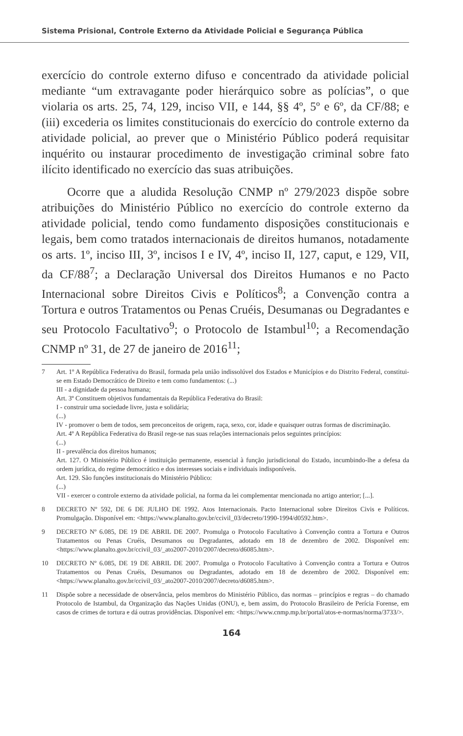Sistema Prisional, Controle Externo da Atividade Policial e Segurança Pública
exercício do controle externo difuso e concentrado da atividade policial mediante “um extravagante poder hierárquico sobre as polícias”, o que violaria os arts. 25, 74, 129, inciso VII, e 144, §§ 4º, 5º e 6º, da CF/88; e (iii) excederia os limites constitucionais do exercício do controle externo da atividade policial, ao prever que o Ministério Público poderá requisitar inquérito ou instaurar procedimento de investigação criminal sobre fato ilícito identificado no exercício das suas atribuições.
Ocorre que a aludida Resolução CNMP nº 279/2023 dispõe sobre atribuições do Ministério Público no exercício do controle externo da atividade policial, tendo como fundamento disposições constitucionais e legais, bem como tratados internacionais de direitos humanos, notadamente os arts. 1º, inciso III, 3º, incisos I e IV, 4º, inciso II, 127, caput, e 129, VII, da CF/88<sup>7</sup>; a Declaração Universal dos Direitos Humanos e no Pacto Internacional sobre Direitos Civis e Políticos<sup>8</sup>; a Convenção contra a Tortura e outros Tratamentos ou Penas Cruéis, Desumanas ou Degradantes e seu Protocolo Facultativo<sup>9</sup>; o Protocolo de Istambul<sup>10</sup>; a Recomendação CNMP nº 31, de 27 de janeiro de 2016<sup>11</sup>;
7 Art. 1º A República Federativa do Brasil, formada pela união indissolúvel dos Estados e Municípios e do Distrito Federal, constitui-se em Estado Democrático de Direito e tem como fundamentos: (...)
III - a dignidade da pessoa humana;
Art. 3º Constituem objetivos fundamentais da República Federativa do Brasil:
I - construir uma sociedade livre, justa e solidária;
(...)
IV - promover o bem de todos, sem preconceitos de origem, raça, sexo, cor, idade e quaisquer outras formas de discriminação.
Art. 4º A República Federativa do Brasil rege-se nas suas relações internacionais pelos seguintes princípios:
(...)
II - prevalência dos direitos humanos;
Art. 127. O Ministério Público é instituição permanente, essencial à função jurisdicional do Estado, incumbindo-lhe a defesa da ordem jurídica, do regime democrático e dos interesses sociais e individuais indisponíveis.
Art. 129. São funções institucionais do Ministério Público:
(...)
VII - exercer o controle externo da atividade policial, na forma da lei complementar mencionada no artigo anterior; [...].
8 DECRETO Nº 592, DE 6 DE JULHO DE 1992. Atos Internacionais. Pacto Internacional sobre Direitos Civis e Políticos. Promulgação. Disponível em: <https://www.planalto.gov.br/ccivil_03/decreto/1990-1994/d0592.htm>.
9 DECRETO Nº 6.085, DE 19 DE ABRIL DE 2007. Promulga o Protocolo Facultativo à Convenção contra a Tortura e Outros Tratamentos ou Penas Cruéis, Desumanos ou Degradantes, adotado em 18 de dezembro de 2002. Disponível em: <https://www.planalto.gov.br/ccivil_03/_ato2007-2010/2007/decreto/d6085.htm>.
10 DECRETO Nº 6.085, DE 19 DE ABRIL DE 2007. Promulga o Protocolo Facultativo à Convenção contra a Tortura e Outros Tratamentos ou Penas Cruéis, Desumanos ou Degradantes, adotado em 18 de dezembro de 2002. Disponível em: <https://www.planalto.gov.br/ccivil_03/_ato2007-2010/2007/decreto/d6085.htm>.
11 Dispõe sobre a necessidade de observância, pelos membros do Ministério Público, das normas – princípios e regras – do chamado Protocolo de Istambul, da Organização das Nações Unidas (ONU), e, bem assim, do Protocolo Brasileiro de Perícia Forense, em casos de crimes de tortura e dá outras providências. Disponível em: <https://www.cnmp.mp.br/portal/atos-e-normas/norma/3733/>.
164